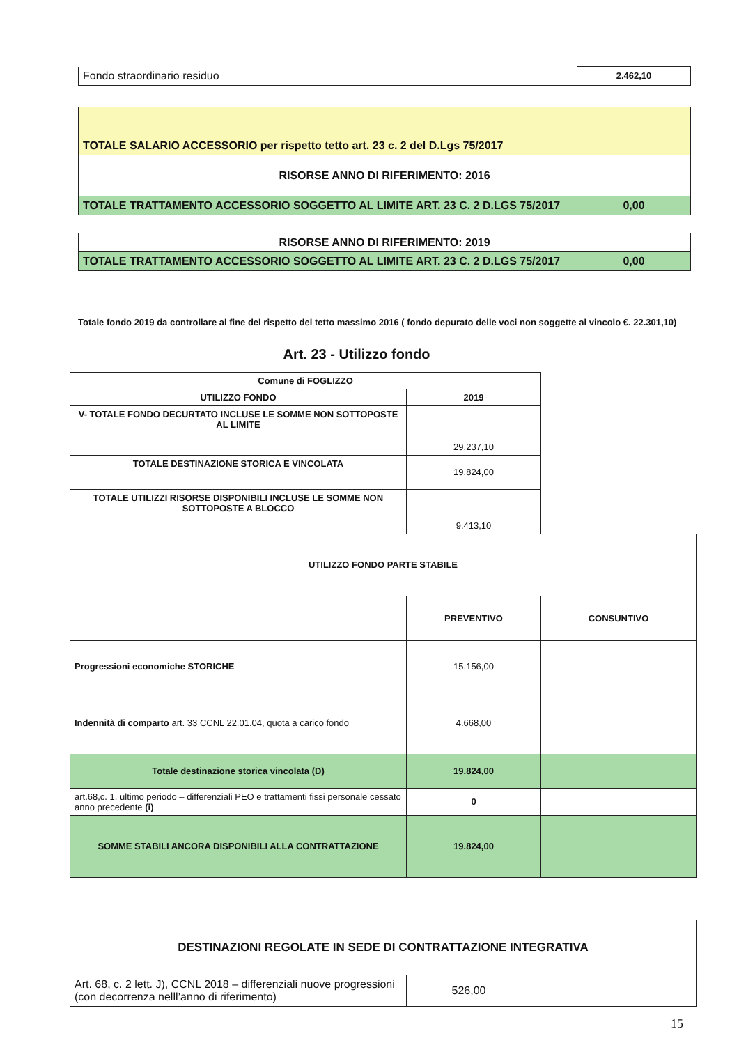| Fondo straordinario residuo | 2.462,10 |
| TOTALE SALARIO ACCESSORIO per rispetto tetto art. 23 c. 2 del D.Lgs 75/2017 | |
| RISORSE ANNO DI RIFERIMENTO: 2016 | |
| TOTALE TRATTAMENTO ACCESSORIO SOGGETTO AL LIMITE ART. 23 C. 2 D.LGS 75/2017 | 0,00 |
| RISORSE ANNO DI RIFERIMENTO: 2019 | |
| TOTALE TRATTAMENTO ACCESSORIO SOGGETTO AL LIMITE ART. 23 C. 2 D.LGS 75/2017 | 0,00 |
Totale fondo 2019 da controllare al fine del rispetto del tetto massimo 2016 ( fondo depurato delle voci non soggette al vincolo €. 22.301,10)
Art. 23 - Utilizzo fondo
| Comune di FOGLIZZO | | |
| UTILIZZO FONDO | 2019 | |
| V- TOTALE FONDO DECURTATO INCLUSE LE SOMME NON SOTTOPOSTE AL LIMITE | 29.237,10 | |
| TOTALE DESTINAZIONE STORICA E VINCOLATA | 19.824,00 | |
| TOTALE UTILIZZI RISORSE DISPONIBILI INCLUSE LE SOMME NON SOTTOPOSTE A BLOCCO | 9.413,10 | |
| UTILIZZO FONDO PARTE STABILE | | |
| | PREVENTIVO | CONSUNTIVO |
| Progressioni economiche STORICHE | 15.156,00 | |
| Indennità di comparto art. 33 CCNL 22.01.04, quota a carico fondo | 4.668,00 | |
| Totale destinazione storica vincolata (D) | 19.824,00 | |
| art.68,c. 1, ultimo periodo – differenziali PEO e trattamenti fissi personale cessato anno precedente (i) | 0 | |
| SOMME STABILI ANCORA DISPONIBILI ALLA CONTRATTAZIONE | 19.824,00 | |
| DESTINAZIONI REGOLATE IN SEDE DI CONTRATTAZIONE INTEGRATIVA | | |
| Art. 68, c. 2 lett. J), CCNL 2018 – differenziali nuove progressioni (con decorrenza nelll’anno di riferimento) | 526,00 | |
15